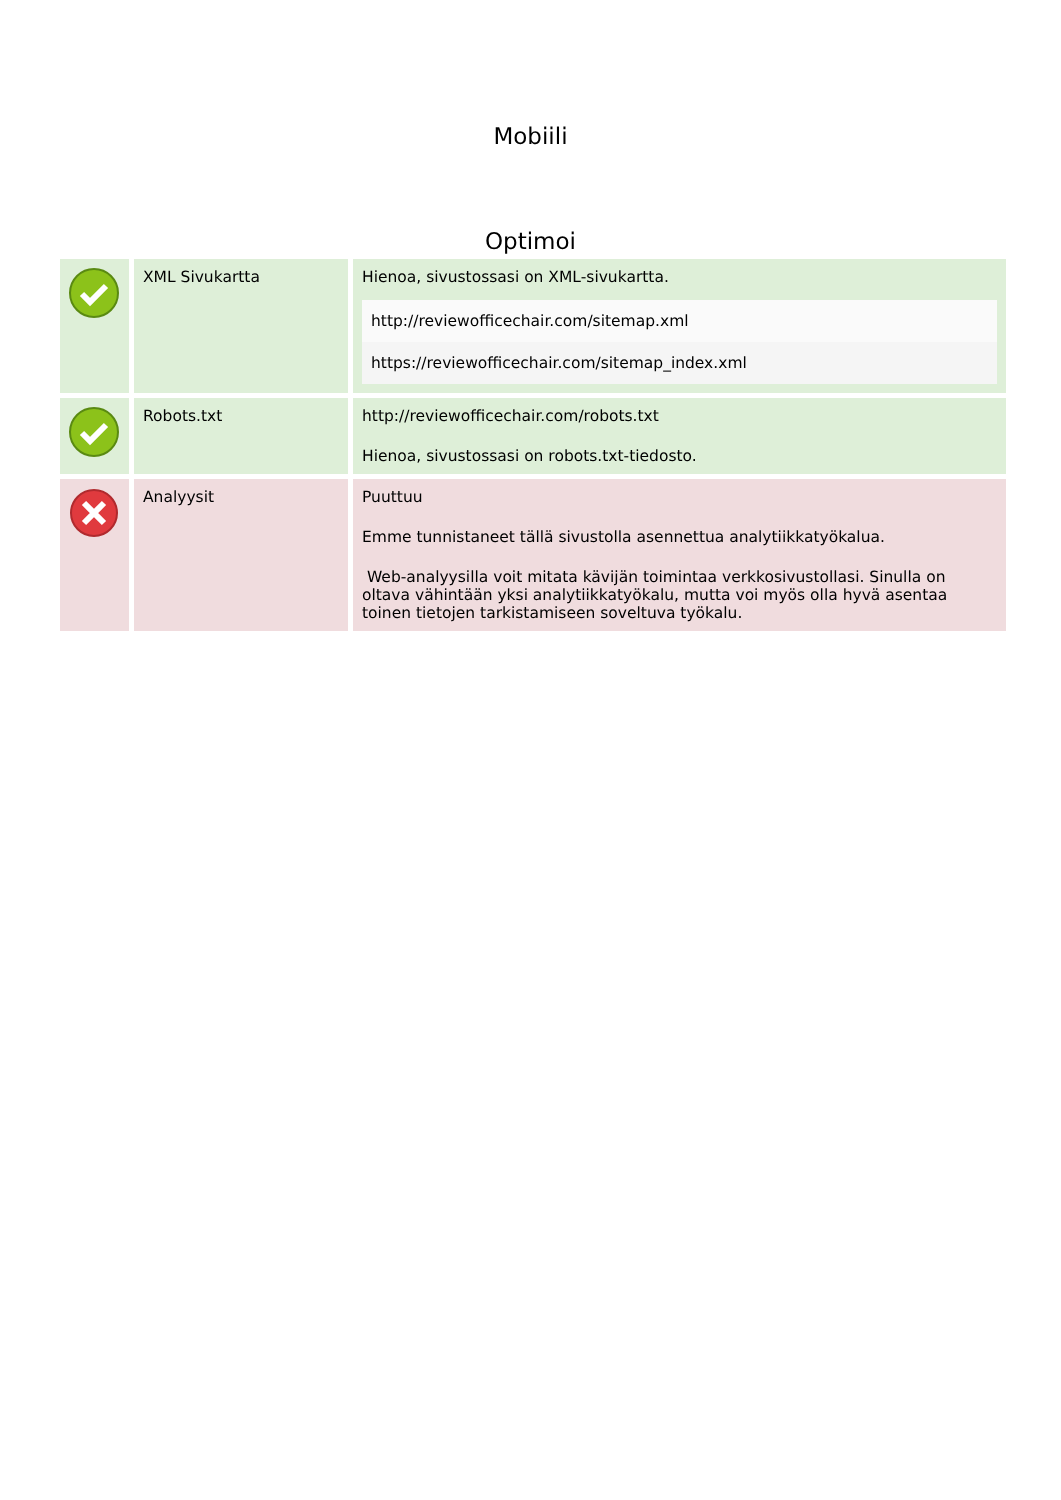Mobiili
Optimoi
| | XML Sivukartta | Hienoa, sivustossasi on XML-sivukartta. / http://reviewofficechair.com/sitemap.xml / / https://reviewofficechair.com/sitemap_index.xml / |
| | Robots.txt | http://reviewofficechair.com/robots.txt Hienoa, sivustossasi on robots.txt-tiedosto. |
| | Analyysit | Puuttuu Emme tunnistaneet tällä sivustolla asennettua analytiikkatyökalua. Web-analyysilla voit mitata kävijän toimintaa verkkosivustollasi. Sinulla on oltava vähintään yksi analytiikkatyökalu, mutta voi myös olla hyvä asentaa toinen tietojen tarkistamiseen soveltuva työkalu. |